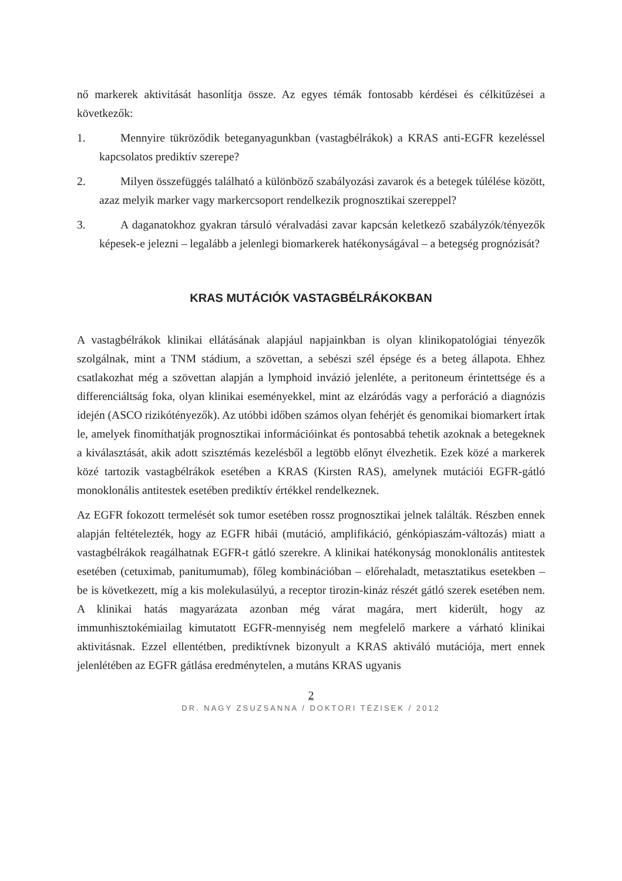nő markerek aktivitását hasonlítja össze. Az egyes témák fontosabb kérdései és célkitűzései a következők:
1. Mennyire tükröződik beteganyagunkban (vastagbélrákok) a KRAS anti-EGFR kezeléssel kapcsolatos prediktív szerepe?
2. Milyen összefüggés található a különböző szabályozási zavarok és a betegek túlélése között, azaz melyik marker vagy markercsoport rendelkezik prognosztikai szereppel?
3. A daganatokhoz gyakran társuló véralvadási zavar kapcsán keletkező szabályzók/tényezők képesek-e jelezni – legalább a jelenlegi biomarkerek hatékonyságával – a betegség prognózisát?
KRAS MUTÁCIÓK VASTAGBÉLRÁKOKBAN
A vastagbélrákok klinikai ellátásának alapjául napjainkban is olyan klinikopatológiai tényezők szolgálnak, mint a TNM stádium, a szövettan, a sebészi szél épsége és a beteg állapota. Ehhez csatlakozhat még a szövettan alapján a lymphoid invázió jelenléte, a peritoneum érintettsége és a differenciáltság foka, olyan klinikai eseményekkel, mint az elzáródás vagy a perforáció a diagnózis idején (ASCO rizikótényezők). Az utóbbi időben számos olyan fehérjét és genomikai biomarkert írtak le, amelyek finomíthatják prognosztikai információinkat és pontosabbá tehetik azoknak a betegeknek a kiválasztását, akik adott szisztémás kezelésből a legtöbb előnyt élvezhetik. Ezek közé a markerek közé tartozik vastagbélrákok esetében a KRAS (Kirsten RAS), amelynek mutációi EGFR-gátló monoklonális antitestek esetében prediktív értékkel rendelkeznek.
Az EGFR fokozott termelését sok tumor esetében rossz prognosztikai jelnek találták. Részben ennek alapján feltételezték, hogy az EGFR hibái (mutáció, amplifikáció, génkópiaszám-változás) miatt a vastagbélrákok reagálhatnak EGFR-t gátló szerekre. A klinikai hatékonyság monoklonális antitestek esetében (cetuximab, panitumumab), főleg kombinációban – előrehaladt, metasztatikus esetekben – be is következett, míg a kis molekulasúlyú, a receptor tirozin-kináz részét gátló szerek esetében nem. A klinikai hatás magyarázata azonban még várat magára, mert kiderült, hogy az immunhisztokémiailag kimutatott EGFR-mennyiség nem megfelelő markere a várható klinikai aktivitásnak. Ezzel ellentétben, prediktívnek bizonyult a KRAS aktiváló mutációja, mert ennek jelenlétében az EGFR gátlása eredménytelen, a mutáns KRAS ugyanis
2
DR. NAGY ZSUZSANNA / DOKTORI TÉZISEK / 2012